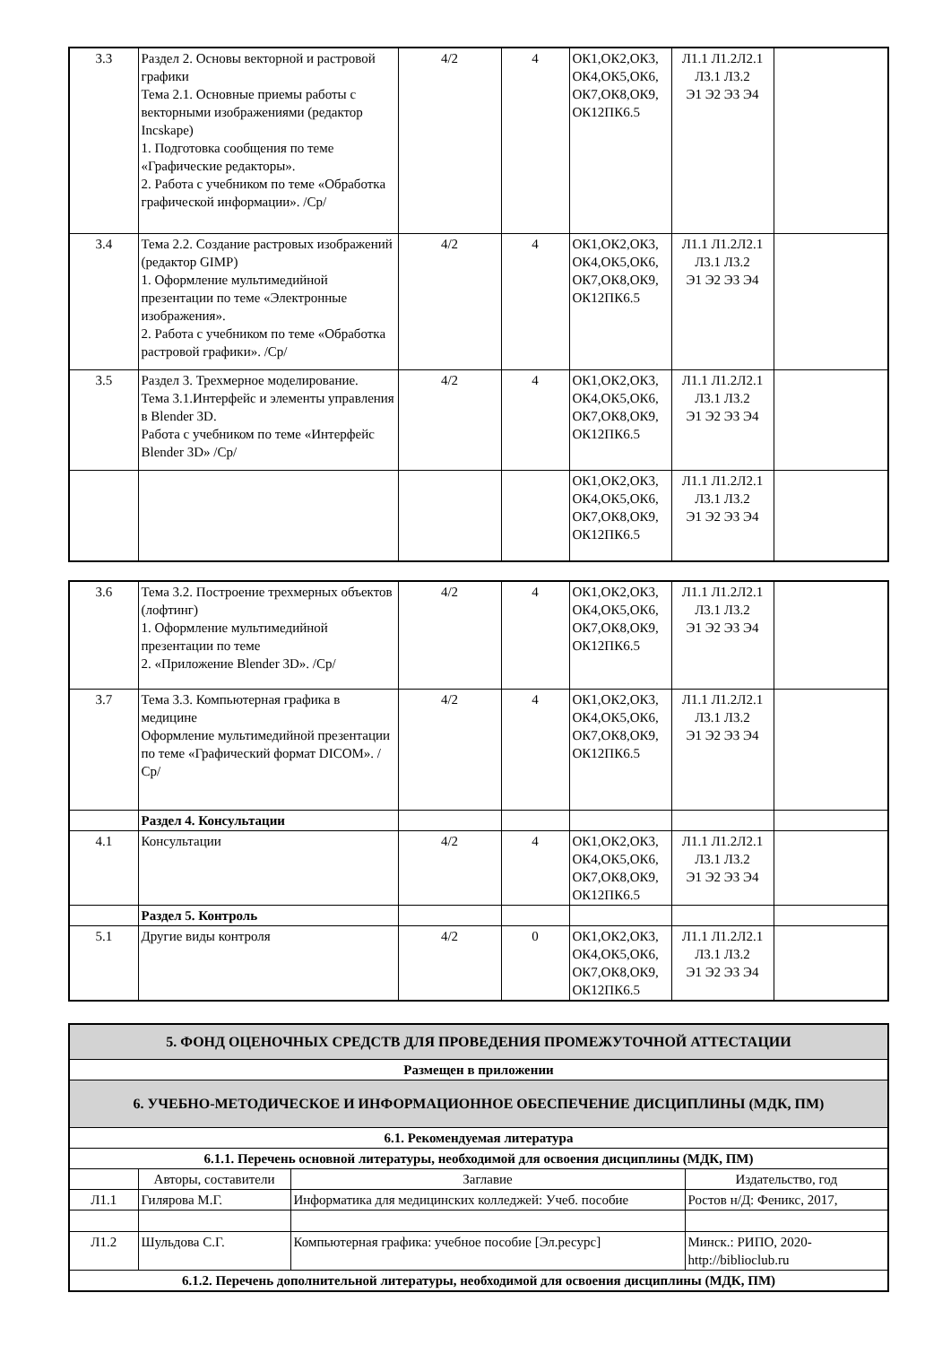| 3.3 | Раздел 2. Основы векторной и растровой графики Тема 2.1. Основные приемы работы с векторными изображениями (редактор Incskape) 1. Подготовка сообщения по теме «Графические редакторы». 2. Работа с учебником по теме «Обработка графической информации». /Ср/ | 4/2 | 4 | ОК1,ОК2,ОК3, ОК4,ОК5,ОК6, ОК7,ОК8,ОК9, ОК12ПК6.5 | Л1.1 Л1.2Л2.1 Л3.1 Л3.2 Э1 Э2 Э3 Э4 | |
| 3.4 | Тема 2.2. Создание растровых изображений (редактор GIMP) 1. Оформление мультимедийной презентации по теме «Электронные изображения». 2. Работа с учебником по теме «Обработка растровой графики». /Ср/ | 4/2 | 4 | ОК1,ОК2,ОК3, ОК4,ОК5,ОК6, ОК7,ОК8,ОК9, ОК12ПК6.5 | Л1.1 Л1.2Л2.1 Л3.1 Л3.2 Э1 Э2 Э3 Э4 | |
| 3.5 | Раздел 3. Трехмерное моделирование. Тема 3.1.Интерфейс и элементы управления в Blender 3D. Работа с учебником по теме «Интерфейс Blender 3D» /Ср/ | 4/2 | 4 | ОК1,ОК2,ОК3, ОК4,ОК5,ОК6, ОК7,ОК8,ОК9, ОК12ПК6.5 | Л1.1 Л1.2Л2.1 Л3.1 Л3.2 Э1 Э2 Э3 Э4 | |
| | | | | ОК1,ОК2,ОК3, ОК4,ОК5,ОК6, ОК7,ОК8,ОК9, ОК12ПК6.5 | Л1.1 Л1.2Л2.1 Л3.1 Л3.2 Э1 Э2 Э3 Э4 | |
| 3.6 | Тема 3.2. Построение трехмерных объектов (лофтинг) 1. Оформление мультимедийной презентации по теме 2. «Приложение Blender 3D». /Ср/ | 4/2 | 4 | ОК1,ОК2,ОК3, ОК4,ОК5,ОК6, ОК7,ОК8,ОК9, ОК12ПК6.5 | Л1.1 Л1.2Л2.1 Л3.1 Л3.2 Э1 Э2 Э3 Э4 | |
| 3.7 | Тема 3.3. Компьютерная графика в медицине Оформление мультимедийной презентации по теме «Графический формат DICOM». /Ср/ | 4/2 | 4 | ОК1,ОК2,ОК3, ОК4,ОК5,ОК6, ОК7,ОК8,ОК9, ОК12ПК6.5 | Л1.1 Л1.2Л2.1 Л3.1 Л3.2 Э1 Э2 Э3 Э4 | |
| | Раздел 4. Консультации | | | | | |
| 4.1 | Консультации | 4/2 | 4 | ОК1,ОК2,ОК3, ОК4,ОК5,ОК6, ОК7,ОК8,ОК9, ОК12ПК6.5 | Л1.1 Л1.2Л2.1 Л3.1 Л3.2 Э1 Э2 Э3 Э4 | |
| | Раздел 5. Контроль | | | | | |
| 5.1 | Другие виды контроля | 4/2 | 0 | ОК1,ОК2,ОК3, ОК4,ОК5,ОК6, ОК7,ОК8,ОК9, ОК12ПК6.5 | Л1.1 Л1.2Л2.1 Л3.1 Л3.2 Э1 Э2 Э3 Э4 | |
| 5. ФОНД ОЦЕНОЧНЫХ СРЕДСТВ ДЛЯ ПРОВЕДЕНИЯ ПРОМЕЖУТОЧНОЙ АТТЕСТАЦИИ | | | |
| Размещен в приложении | | | |
| 6. УЧЕБНО-МЕТОДИЧЕСКОЕ И ИНФОРМАЦИОННОЕ ОБЕСПЕЧЕНИЕ ДИСЦИПЛИНЫ (МДК, ПМ) | | | |
| 6.1. Рекомендуемая литература | | | |
| 6.1.1. Перечень основной литературы, необходимой для освоения дисциплины (МДК, ПМ) | | | |
| | Авторы, составители | Заглавие | Издательство, год |
| Л1.1 | Гилярова М.Г. | Информатика для медицинских колледжей: Учеб. пособие | Ростов н/Д: Феникс, 2017, |
| Л1.2 | Шульдова С.Г. | Компьютерная графика: учебное пособие [Эл.ресурс] | Минск.: РИПО, 2020- http://biblioclub.ru |
| 6.1.2. Перечень дополнительной литературы, необходимой для освоения дисциплины (МДК, ПМ) | | | |